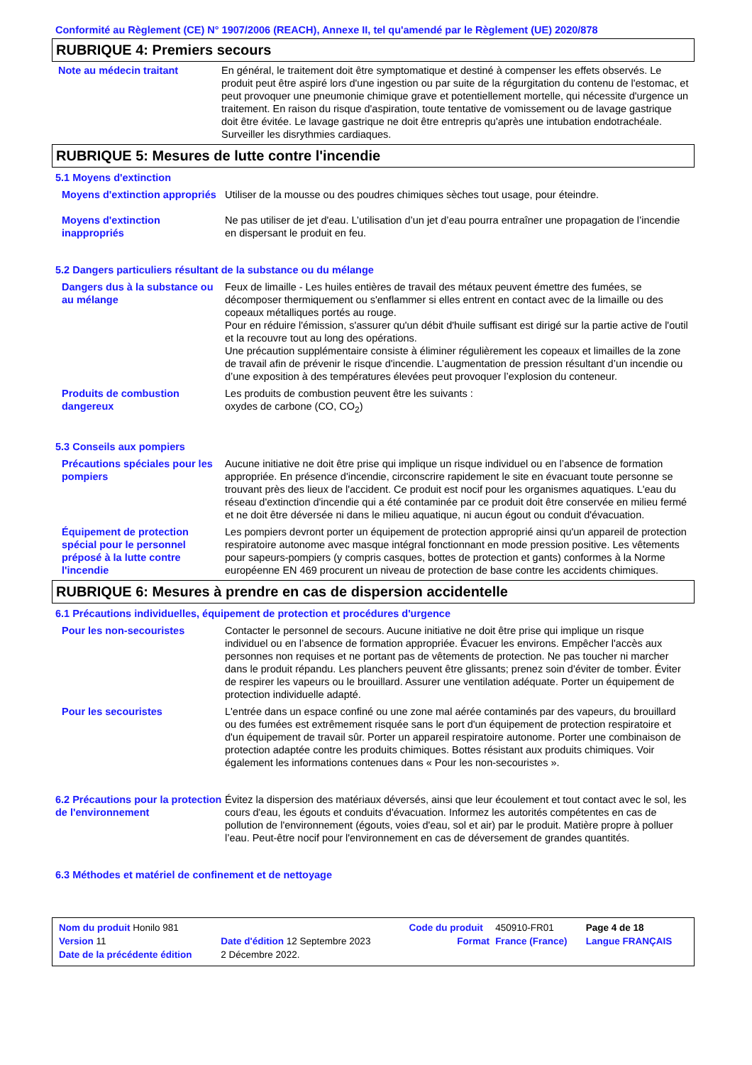Conformité au Règlement (CE) N° 1907/2006 (REACH), Annexe II, tel qu'amendé par le Règlement (UE) 2020/878
RUBRIQUE 4: Premiers secours
Note au médecin traitant En général, le traitement doit être symptomatique et destiné à compenser les effets observés. Le produit peut être aspiré lors d'une ingestion ou par suite de la régurgitation du contenu de l'estomac, et peut provoquer une pneumonie chimique grave et potentiellement mortelle, qui nécessite d'urgence un traitement. En raison du risque d'aspiration, toute tentative de vomissement ou de lavage gastrique doit être évitée. Le lavage gastrique ne doit être entrepris qu'après une intubation endotrachéale. Surveiller les disrythmies cardiaques.
RUBRIQUE 5: Mesures de lutte contre l'incendie
5.1 Moyens d'extinction
Moyens d'extinction appropriés
Utiliser de la mousse ou des poudres chimiques sèches tout usage, pour éteindre.
Moyens d'extinction inappropriés
Ne pas utiliser de jet d'eau. L’utilisation d’un jet d’eau pourra entraîner une propagation de l’incendie en dispersant le produit en feu.
5.2 Dangers particuliers résultant de la substance ou du mélange
Dangers dus à la substance ou au mélange
Feux de limaille - Les huiles entières de travail des métaux peuvent émettre des fumées, se décomposer thermiquement ou s'enflammer si elles entrent en contact avec de la limaille ou des copeaux métalliques portés au rouge.
Pour en réduire l'émission, s'assurer qu'un débit d'huile suffisant est dirigé sur la partie active de l'outil et la recouvre tout au long des opérations.
Une précaution supplémentaire consiste à éliminer régulièrement les copeaux et limailles de la zone de travail afin de prévenir le risque d'incendie. L’augmentation de pression résultant d’un incendie ou d’une exposition à des températures élevées peut provoquer l’explosion du conteneur.
Produits de combustion dangereux
Les produits de combustion peuvent être les suivants :
oxydes de carbone (CO, CO<sub>2</sub>)
5.3 Conseils aux pompiers
Précautions spéciales pour les pompiers
Aucune initiative ne doit être prise qui implique un risque individuel ou en l’absence de formation appropriée. En présence d'incendie, circonscrire rapidement le site en évacuant toute personne se trouvant près des lieux de l'accident. Ce produit est nocif pour les organismes aquatiques. L'eau du réseau d'extinction d'incendie qui a été contaminée par ce produit doit être conservée en milieu fermé et ne doit être déversée ni dans le milieu aquatique, ni aucun égout ou conduit d'évacuation.
Équipement de protection spécial pour le personnel préposé à la lutte contre l'incendie
Les pompiers devront porter un équipement de protection approprié ainsi qu'un appareil de protection respiratoire autonome avec masque intégral fonctionnant en mode pression positive. Les vêtements pour sapeurs-pompiers (y compris casques, bottes de protection et gants) conformes à la Norme européenne EN 469 procurent un niveau de protection de base contre les accidents chimiques.
RUBRIQUE 6: Mesures à prendre en cas de dispersion accidentelle
6.1 Précautions individuelles, équipement de protection et procédures d'urgence
Pour les non-secouristes Contacter le personnel de secours. Aucune initiative ne doit être prise qui implique un risque individuel ou en l’absence de formation appropriée. Évacuer les environs. Empêcher l'accès aux personnes non requises et ne portant pas de vêtements de protection. Ne pas toucher ni marcher dans le produit répandu. Les planchers peuvent être glissants; prenez soin d'éviter de tomber. Éviter de respirer les vapeurs ou le brouillard. Assurer une ventilation adéquate. Porter un équipement de protection individuelle adapté.
Pour les secouristes L'entrée dans un espace confiné ou une zone mal aérée contaminés par des vapeurs, du brouillard ou des fumées est extrêmement risquée sans le port d'un équipement de protection respiratoire et d'un équipement de travail sûr. Porter un appareil respiratoire autonome. Porter une combinaison de protection adaptée contre les produits chimiques. Bottes résistant aux produits chimiques. Voir également les informations contenues dans « Pour les non-secouristes ».
6.2 Précautions pour la protection de l'environnement
Évitez la dispersion des matériaux déversés, ainsi que leur écoulement et tout contact avec le sol, les cours d'eau, les égouts et conduits d'évacuation. Informez les autorités compétentes en cas de pollution de l'environnement (égouts, voies d'eau, sol et air) par le produit. Matière propre à polluer l’eau. Peut-être nocif pour l'environnement en cas de déversement de grandes quantités.
6.3 Méthodes et matériel de confinement et de nettoyage
| Nom du produit Honilo 981 | | Code du produit | 450910-FR01 | Page 4 de 18 |
| Version 11 | Date d'édition 12 Septembre 2023 | Format | France (France) | Langue FRANÇAIS |
| Date de la précédente édition | 2 Décembre 2022. | | | |